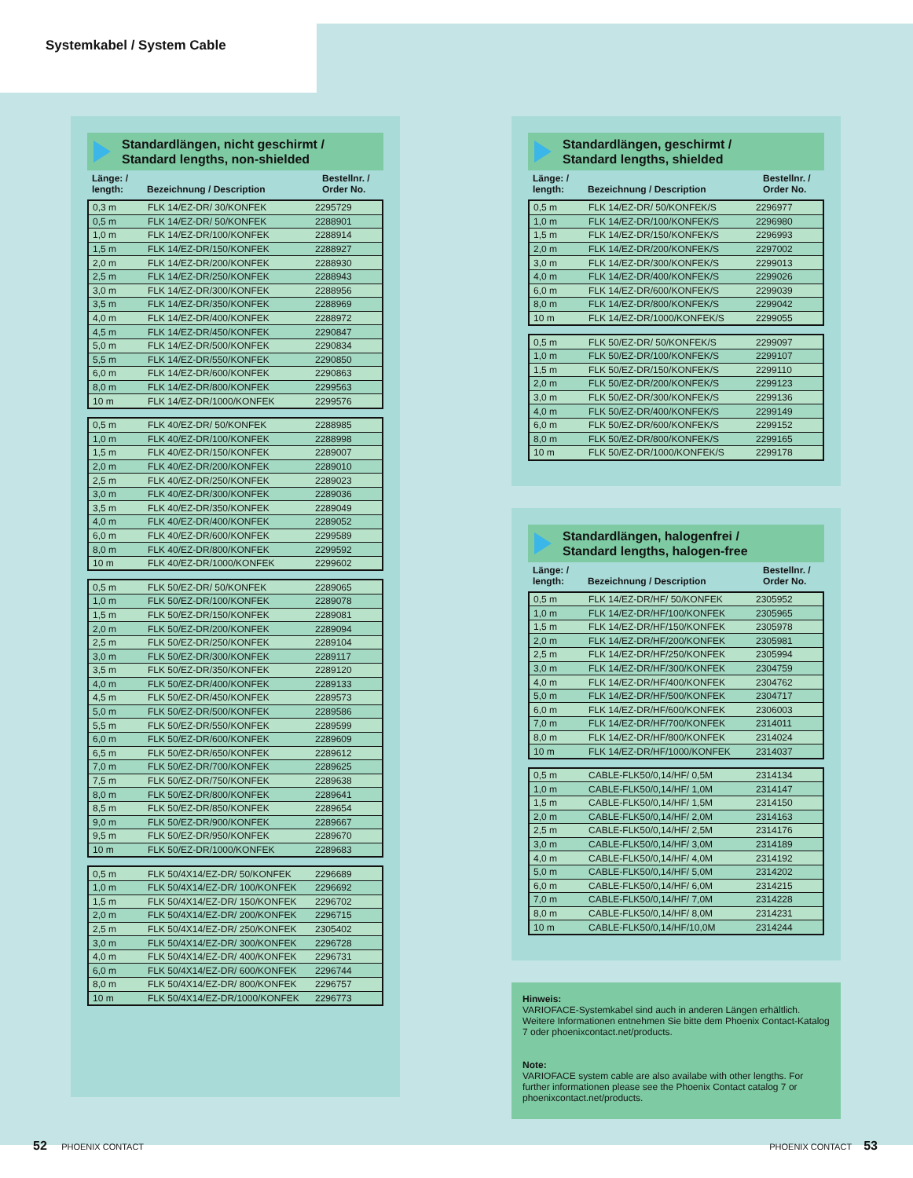Systemkabel / System Cable
Standardlängen, nicht geschirmt /
Standard lengths, non-shielded
Länge: /
length:
Bezeichnung / Description
Bestellnr. /
Order No.
| 0,3 m | FLK 14/EZ-DR/ 30/KONFEK | 2295729 |
| 0,5 m | FLK 14/EZ-DR/ 50/KONFEK | 2288901 |
| 1,0 m | FLK 14/EZ-DR/100/KONFEK | 2288914 |
| 1,5 m | FLK 14/EZ-DR/150/KONFEK | 2288927 |
| 2,0 m | FLK 14/EZ-DR/200/KONFEK | 2288930 |
| 2,5 m | FLK 14/EZ-DR/250/KONFEK | 2288943 |
| 3,0 m | FLK 14/EZ-DR/300/KONFEK | 2288956 |
| 3,5 m | FLK 14/EZ-DR/350/KONFEK | 2288969 |
| 4,0 m | FLK 14/EZ-DR/400/KONFEK | 2288972 |
| 4,5 m | FLK 14/EZ-DR/450/KONFEK | 2290847 |
| 5,0 m | FLK 14/EZ-DR/500/KONFEK | 2290834 |
| 5,5 m | FLK 14/EZ-DR/550/KONFEK | 2290850 |
| 6,0 m | FLK 14/EZ-DR/600/KONFEK | 2290863 |
| 8,0 m | FLK 14/EZ-DR/800/KONFEK | 2299563 |
| 10 m | FLK 14/EZ-DR/1000/KONFEK | 2299576 |
| 0,5 m | FLK 40/EZ-DR/ 50/KONFEK | 2288985 |
| 1,0 m | FLK 40/EZ-DR/100/KONFEK | 2288998 |
| 1,5 m | FLK 40/EZ-DR/150/KONFEK | 2289007 |
| 2,0 m | FLK 40/EZ-DR/200/KONFEK | 2289010 |
| 2,5 m | FLK 40/EZ-DR/250/KONFEK | 2289023 |
| 3,0 m | FLK 40/EZ-DR/300/KONFEK | 2289036 |
| 3,5 m | FLK 40/EZ-DR/350/KONFEK | 2289049 |
| 4,0 m | FLK 40/EZ-DR/400/KONFEK | 2289052 |
| 6,0 m | FLK 40/EZ-DR/600/KONFEK | 2299589 |
| 8,0 m | FLK 40/EZ-DR/800/KONFEK | 2299592 |
| 10 m | FLK 40/EZ-DR/1000/KONFEK | 2299602 |
| 0,5 m | FLK 50/EZ-DR/ 50/KONFEK | 2289065 |
| 1,0 m | FLK 50/EZ-DR/100/KONFEK | 2289078 |
| 1,5 m | FLK 50/EZ-DR/150/KONFEK | 2289081 |
| 2,0 m | FLK 50/EZ-DR/200/KONFEK | 2289094 |
| 2,5 m | FLK 50/EZ-DR/250/KONFEK | 2289104 |
| 3,0 m | FLK 50/EZ-DR/300/KONFEK | 2289117 |
| 3,5 m | FLK 50/EZ-DR/350/KONFEK | 2289120 |
| 4,0 m | FLK 50/EZ-DR/400/KONFEK | 2289133 |
| 4,5 m | FLK 50/EZ-DR/450/KONFEK | 2289573 |
| 5,0 m | FLK 50/EZ-DR/500/KONFEK | 2289586 |
| 5,5 m | FLK 50/EZ-DR/550/KONFEK | 2289599 |
| 6,0 m | FLK 50/EZ-DR/600/KONFEK | 2289609 |
| 6,5 m | FLK 50/EZ-DR/650/KONFEK | 2289612 |
| 7,0 m | FLK 50/EZ-DR/700/KONFEK | 2289625 |
| 7,5 m | FLK 50/EZ-DR/750/KONFEK | 2289638 |
| 8,0 m | FLK 50/EZ-DR/800/KONFEK | 2289641 |
| 8,5 m | FLK 50/EZ-DR/850/KONFEK | 2289654 |
| 9,0 m | FLK 50/EZ-DR/900/KONFEK | 2289667 |
| 9,5 m | FLK 50/EZ-DR/950/KONFEK | 2289670 |
| 10 m | FLK 50/EZ-DR/1000/KONFEK | 2289683 |
| 0,5 m | FLK 50/4X14/EZ-DR/ 50/KONFEK | 2296689 |
| 1,0 m | FLK 50/4X14/EZ-DR/ 100/KONFEK | 2296692 |
| 1,5 m | FLK 50/4X14/EZ-DR/ 150/KONFEK | 2296702 |
| 2,0 m | FLK 50/4X14/EZ-DR/ 200/KONFEK | 2296715 |
| 2,5 m | FLK 50/4X14/EZ-DR/ 250/KONFEK | 2305402 |
| 3,0 m | FLK 50/4X14/EZ-DR/ 300/KONFEK | 2296728 |
| 4,0 m | FLK 50/4X14/EZ-DR/ 400/KONFEK | 2296731 |
| 6,0 m | FLK 50/4X14/EZ-DR/ 600/KONFEK | 2296744 |
| 8,0 m | FLK 50/4X14/EZ-DR/ 800/KONFEK | 2296757 |
| 10 m | FLK 50/4X14/EZ-DR/1000/KONFEK | 2296773 |
Standardlängen, geschirmt /
Standard lengths, shielded
Länge: /
length:
Bezeichnung / Description
Bestellnr. /
Order No.
| 0,5 m | FLK 14/EZ-DR/ 50/KONFEK/S | 2296977 |
| 1,0 m | FLK 14/EZ-DR/100/KONFEK/S | 2296980 |
| 1,5 m | FLK 14/EZ-DR/150/KONFEK/S | 2296993 |
| 2,0 m | FLK 14/EZ-DR/200/KONFEK/S | 2297002 |
| 3,0 m | FLK 14/EZ-DR/300/KONFEK/S | 2299013 |
| 4,0 m | FLK 14/EZ-DR/400/KONFEK/S | 2299026 |
| 6,0 m | FLK 14/EZ-DR/600/KONFEK/S | 2299039 |
| 8,0 m | FLK 14/EZ-DR/800/KONFEK/S | 2299042 |
| 10 m | FLK 14/EZ-DR/1000/KONFEK/S | 2299055 |
| 0,5 m | FLK 50/EZ-DR/ 50/KONFEK/S | 2299097 |
| 1,0 m | FLK 50/EZ-DR/100/KONFEK/S | 2299107 |
| 1,5 m | FLK 50/EZ-DR/150/KONFEK/S | 2299110 |
| 2,0 m | FLK 50/EZ-DR/200/KONFEK/S | 2299123 |
| 3,0 m | FLK 50/EZ-DR/300/KONFEK/S | 2299136 |
| 4,0 m | FLK 50/EZ-DR/400/KONFEK/S | 2299149 |
| 6,0 m | FLK 50/EZ-DR/600/KONFEK/S | 2299152 |
| 8,0 m | FLK 50/EZ-DR/800/KONFEK/S | 2299165 |
| 10 m | FLK 50/EZ-DR/1000/KONFEK/S | 2299178 |
Standardlängen, halogenfrei /
Standard lengths, halogen-free
Länge: /
length:
Bezeichnung / Description
Bestellnr. /
Order No.
| 0,5 m | FLK 14/EZ-DR/HF/ 50/KONFEK | 2305952 |
| 1,0 m | FLK 14/EZ-DR/HF/100/KONFEK | 2305965 |
| 1,5 m | FLK 14/EZ-DR/HF/150/KONFEK | 2305978 |
| 2,0 m | FLK 14/EZ-DR/HF/200/KONFEK | 2305981 |
| 2,5 m | FLK 14/EZ-DR/HF/250/KONFEK | 2305994 |
| 3,0 m | FLK 14/EZ-DR/HF/300/KONFEK | 2304759 |
| 4,0 m | FLK 14/EZ-DR/HF/400/KONFEK | 2304762 |
| 5,0 m | FLK 14/EZ-DR/HF/500/KONFEK | 2304717 |
| 6,0 m | FLK 14/EZ-DR/HF/600/KONFEK | 2306003 |
| 7,0 m | FLK 14/EZ-DR/HF/700/KONFEK | 2314011 |
| 8,0 m | FLK 14/EZ-DR/HF/800/KONFEK | 2314024 |
| 10 m | FLK 14/EZ-DR/HF/1000/KONFEK | 2314037 |
| 0,5 m | CABLE-FLK50/0,14/HF/ 0,5M | 2314134 |
| 1,0 m | CABLE-FLK50/0,14/HF/ 1,0M | 2314147 |
| 1,5 m | CABLE-FLK50/0,14/HF/ 1,5M | 2314150 |
| 2,0 m | CABLE-FLK50/0,14/HF/ 2,0M | 2314163 |
| 2,5 m | CABLE-FLK50/0,14/HF/ 2,5M | 2314176 |
| 3,0 m | CABLE-FLK50/0,14/HF/ 3,0M | 2314189 |
| 4,0 m | CABLE-FLK50/0,14/HF/ 4,0M | 2314192 |
| 5,0 m | CABLE-FLK50/0,14/HF/ 5,0M | 2314202 |
| 6,0 m | CABLE-FLK50/0,14/HF/ 6,0M | 2314215 |
| 7,0 m | CABLE-FLK50/0,14/HF/ 7,0M | 2314228 |
| 8,0 m | CABLE-FLK50/0,14/HF/ 8,0M | 2314231 |
| 10 m | CABLE-FLK50/0,14/HF/10,0M | 2314244 |
Hinweis:
VARIOFACE-Systemkabel sind auch in anderen Längen erhältlich. Weitere Informationen entnehmen Sie bitte dem Phoenix Contact-Katalog 7 oder phoenixcontact.net/products.
Note:
VARIOFACE system cable are also availabe with other lengths. For further informationen please see the Phoenix Contact catalog 7 or phoenixcontact.net/products.
52 PHOENIX CONTACT PHOENIX CONTACT 53